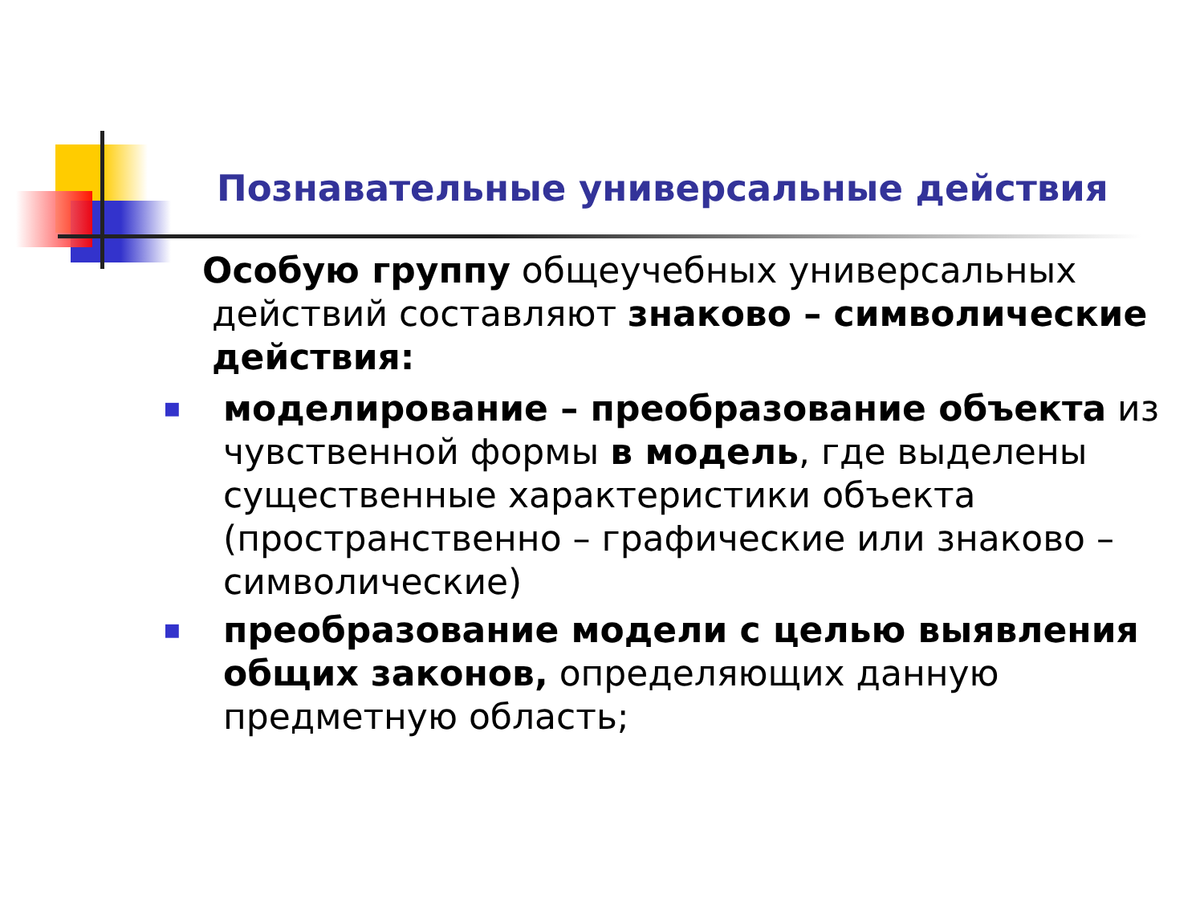Познавательные универсальные действия
Особую группу общеучебных универсальных действий составляют знаково – символические действия:
■ моделирование – преобразование объекта из чувственной формы в модель, где выделены существенные характеристики объекта (пространственно – графические или знаково – символические)
■ преобразование модели с целью выявления общих законов, определяющих данную предметную область;